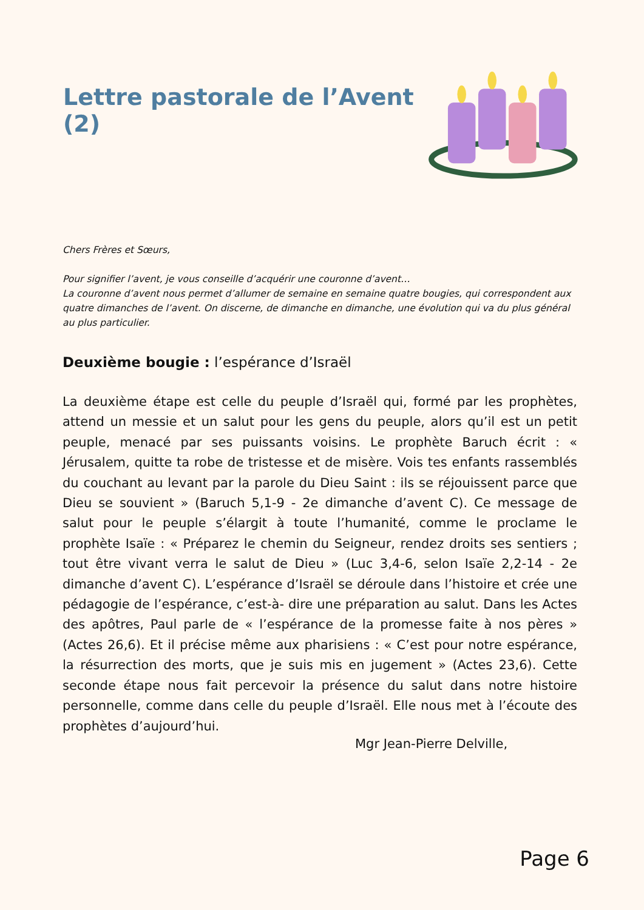Lettre pastorale de l’Avent (2)
Chers Frères et Sœurs,
Pour signifier l’avent, je vous conseille d’acquérir une couronne d’avent…
La couronne d’avent nous permet d’allumer de semaine en semaine quatre bougies, qui correspondent aux quatre dimanches de l’avent. On discerne, de dimanche en dimanche, une évolution qui va du plus général au plus particulier.
Deuxième bougie : l’espérance d’Israël
La deuxième étape est celle du peuple d’Israël qui, formé par les prophètes, attend un messie et un salut pour les gens du peuple, alors qu’il est un petit peuple, menacé par ses puissants voisins. Le prophète Baruch écrit : « Jérusalem, quitte ta robe de tristesse et de misère. Vois tes enfants rassemblés du couchant au levant par la parole du Dieu Saint : ils se réjouissent parce que Dieu se souvient » (Baruch 5,1-9 - 2e dimanche d’avent C). Ce message de salut pour le peuple s’élargit à toute l’humanité, comme le proclame le prophète Isaïe : « Préparez le chemin du Seigneur, rendez droits ses sentiers ; tout être vivant verra le salut de Dieu » (Luc 3,4-6, selon Isaïe 2,2-14 - 2e dimanche d’avent C). L’espérance d’Israël se déroule dans l’histoire et crée une pédagogie de l’espérance, c’est-à- dire une préparation au salut. Dans les Actes des apôtres, Paul parle de « l’espérance de la promesse faite à nos pères » (Actes 26,6). Et il précise même aux pharisiens : « C’est pour notre espérance, la résurrection des morts, que je suis mis en jugement » (Actes 23,6). Cette seconde étape nous fait percevoir la présence du salut dans notre histoire personnelle, comme dans celle du peuple d’Israël. Elle nous met à l’écoute des prophètes d’aujourd’hui.
Mgr Jean-Pierre Delville,
Page 6